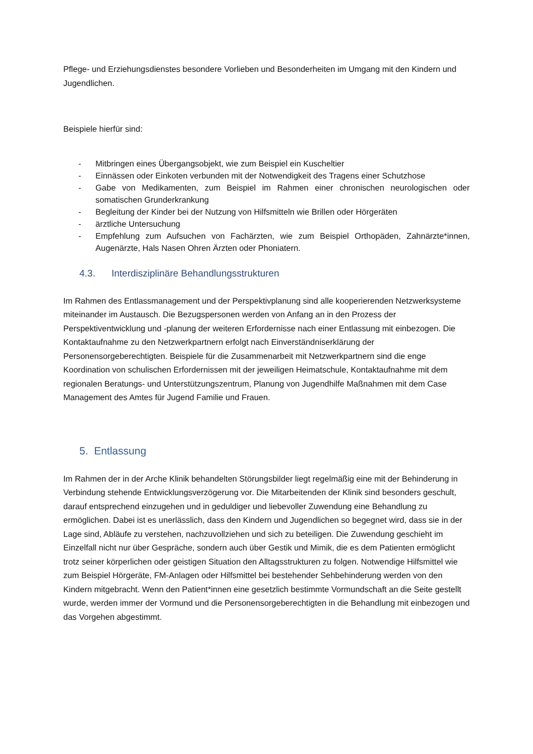Pflege- und Erziehungsdienstes besondere Vorlieben und Besonderheiten im Umgang mit den Kindern und Jugendlichen.
Beispiele hierfür sind:
- Mitbringen eines Übergangsobjekt, wie zum Beispiel ein Kuscheltier
- Einnässen oder Einkoten verbunden mit der Notwendigkeit des Tragens einer Schutzhose
- Gabe von Medikamenten, zum Beispiel im Rahmen einer chronischen neurologischen oder somatischen Grunderkrankung
- Begleitung der Kinder bei der Nutzung von Hilfsmitteln wie Brillen oder Hörgeräten
- ärztliche Untersuchung
- Empfehlung zum Aufsuchen von Fachärzten, wie zum Beispiel Orthopäden, Zahnärzte*innen, Augenärzte, Hals Nasen Ohren Ärzten oder Phoniatern.
4.3. Interdisziplinäre Behandlungsstrukturen
Im Rahmen des Entlassmanagement und der Perspektivplanung sind alle kooperierenden Netzwerksysteme miteinander im Austausch. Die Bezugspersonen werden von Anfang an in den Prozess der Perspektiventwicklung und -planung der weiteren Erfordernisse nach einer Entlassung mit einbezogen. Die Kontaktaufnahme zu den Netzwerkpartnern erfolgt nach Einverständniserklärung der Personensorgeberechtigten. Beispiele für die Zusammenarbeit mit Netzwerkpartnern sind die enge Koordination von schulischen Erfordernissen mit der jeweiligen Heimatschule, Kontaktaufnahme mit dem regionalen Beratungs- und Unterstützungszentrum, Planung von Jugendhilfe Maßnahmen mit dem Case Management des Amtes für Jugend Familie und Frauen.
5. Entlassung
Im Rahmen der in der Arche Klinik behandelten Störungsbilder liegt regelmäßig eine mit der Behinderung in Verbindung stehende Entwicklungsverzögerung vor. Die Mitarbeitenden der Klinik sind besonders geschult, darauf entsprechend einzugehen und in geduldiger und liebevoller Zuwendung eine Behandlung zu ermöglichen. Dabei ist es unerlässlich, dass den Kindern und Jugendlichen so begegnet wird, dass sie in der Lage sind, Abläufe zu verstehen, nachzuvollziehen und sich zu beteiligen. Die Zuwendung geschieht im Einzelfall nicht nur über Gespräche, sondern auch über Gestik und Mimik, die es dem Patienten ermöglicht trotz seiner körperlichen oder geistigen Situation den Alltagsstrukturen zu folgen. Notwendige Hilfsmittel wie zum Beispiel Hörgeräte, FM-Anlagen oder Hilfsmittel bei bestehender Sehbehinderung werden von den Kindern mitgebracht. Wenn den Patient*innen eine gesetzlich bestimmte Vormundschaft an die Seite gestellt wurde, werden immer der Vormund und die Personensorgeberechtigten in die Behandlung mit einbezogen und das Vorgehen abgestimmt.